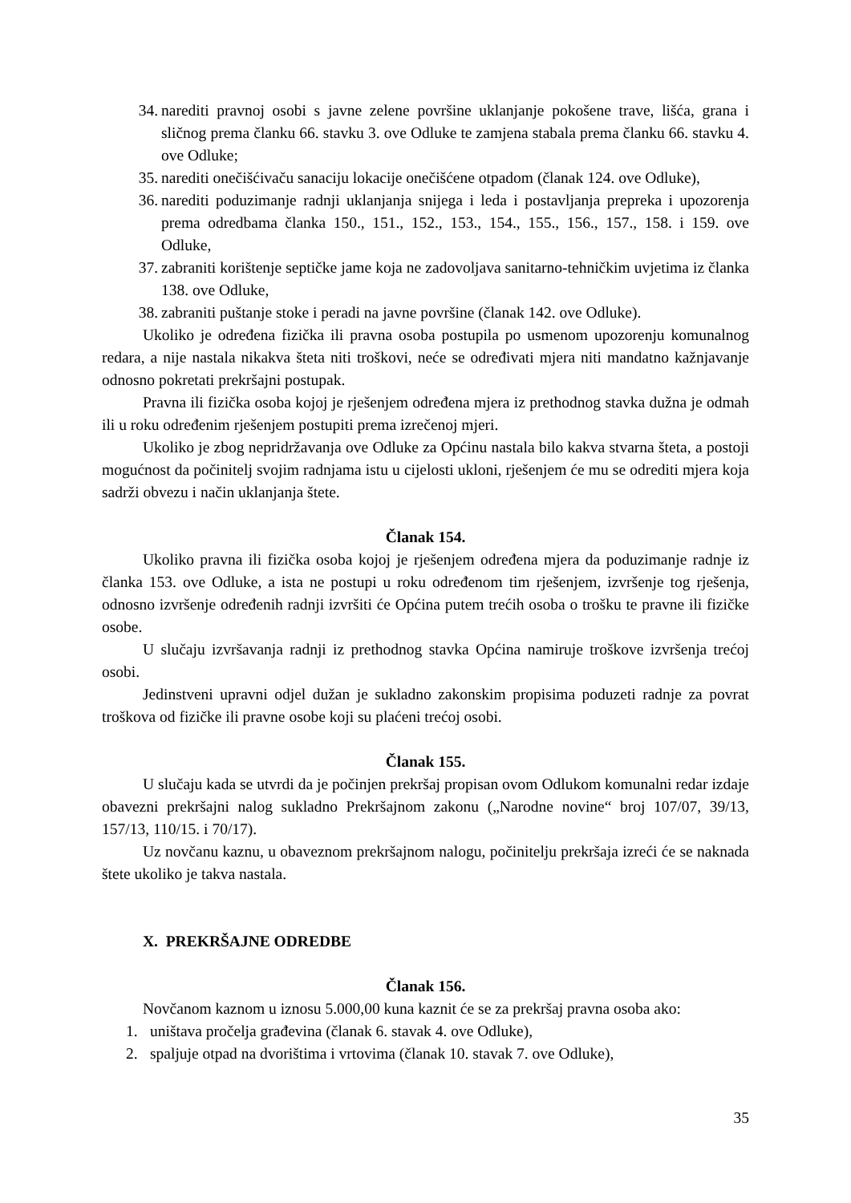34. narediti pravnoj osobi s javne zelene površine uklanjanje pokošene trave, lišća, grana i sličnog prema članku 66. stavku 3. ove Odluke te zamjena stabala prema članku 66. stavku 4. ove Odluke;
35. narediti onečišćivaču sanaciju lokacije onečišćene otpadom (članak 124. ove Odluke),
36. narediti poduzimanje radnji uklanjanja snijega i leda i postavljanja prepreka i upozorenja prema odredbama članka 150., 151., 152., 153., 154., 155., 156., 157., 158. i 159. ove Odluke,
37. zabraniti korištenje septičke jame koja ne zadovoljava sanitarno-tehničkim uvjetima iz članka 138. ove Odluke,
38. zabraniti puštanje stoke i peradi na javne površine (članak 142. ove Odluke).
Ukoliko je određena fizička ili pravna osoba postupila po usmenom upozorenju komunalnog redara, a nije nastala nikakva šteta niti troškovi, neće se određivati mjera niti mandatno kažnjavanje odnosno pokretati prekršajni postupak.
Pravna ili fizička osoba kojoj je rješenjem određena mjera iz prethodnog stavka dužna je odmah ili u roku određenim rješenjem postupiti prema izrečenoj mjeri.
Ukoliko je zbog nepridržavanja ove Odluke za Općinu nastala bilo kakva stvarna šteta, a postoji mogućnost da počinitelj svojim radnjama istu u cijelosti ukloni, rješenjem će mu se odrediti mjera koja sadrži obvezu i način uklanjanja štete.
Članak 154.
Ukoliko pravna ili fizička osoba kojoj je rješenjem određena mjera da poduzimanje radnje iz članka 153. ove Odluke, a ista ne postupi u roku određenom tim rješenjem, izvršenje tog rješenja, odnosno izvršenje određenih radnji izvršiti će Općina putem trećih osoba o trošku te pravne ili fizičke osobe.
U slučaju izvršavanja radnji iz prethodnog stavka Općina namiruje troškove izvršenja trećoj osobi.
Jedinstveni upravni odjel dužan je sukladno zakonskim propisima poduzeti radnje za povrat troškova od fizičke ili pravne osobe koji su plaćeni trećoj osobi.
Članak 155.
U slučaju kada se utvrdi da je počinjen prekršaj propisan ovom Odlukom komunalni redar izdaje obavezni prekršajni nalog sukladno Prekršajnom zakonu („Narodne novine“ broj 107/07, 39/13, 157/13, 110/15. i 70/17).
Uz novčanu kaznu, u obaveznom prekršajnom nalogu, počinitelju prekršaja izreći će se naknada štete ukoliko je takva nastala.
X. PREKRŠAJNE ODREDBE
Članak 156.
Novčanom kaznom u iznosu 5.000,00 kuna kaznit će se za prekršaj pravna osoba ako:
1. uništava pročelja građevina (članak 6. stavak 4. ove Odluke),
2. spaljuje otpad na dvorištima i vrtovima (članak 10. stavak 7. ove Odluke),
35